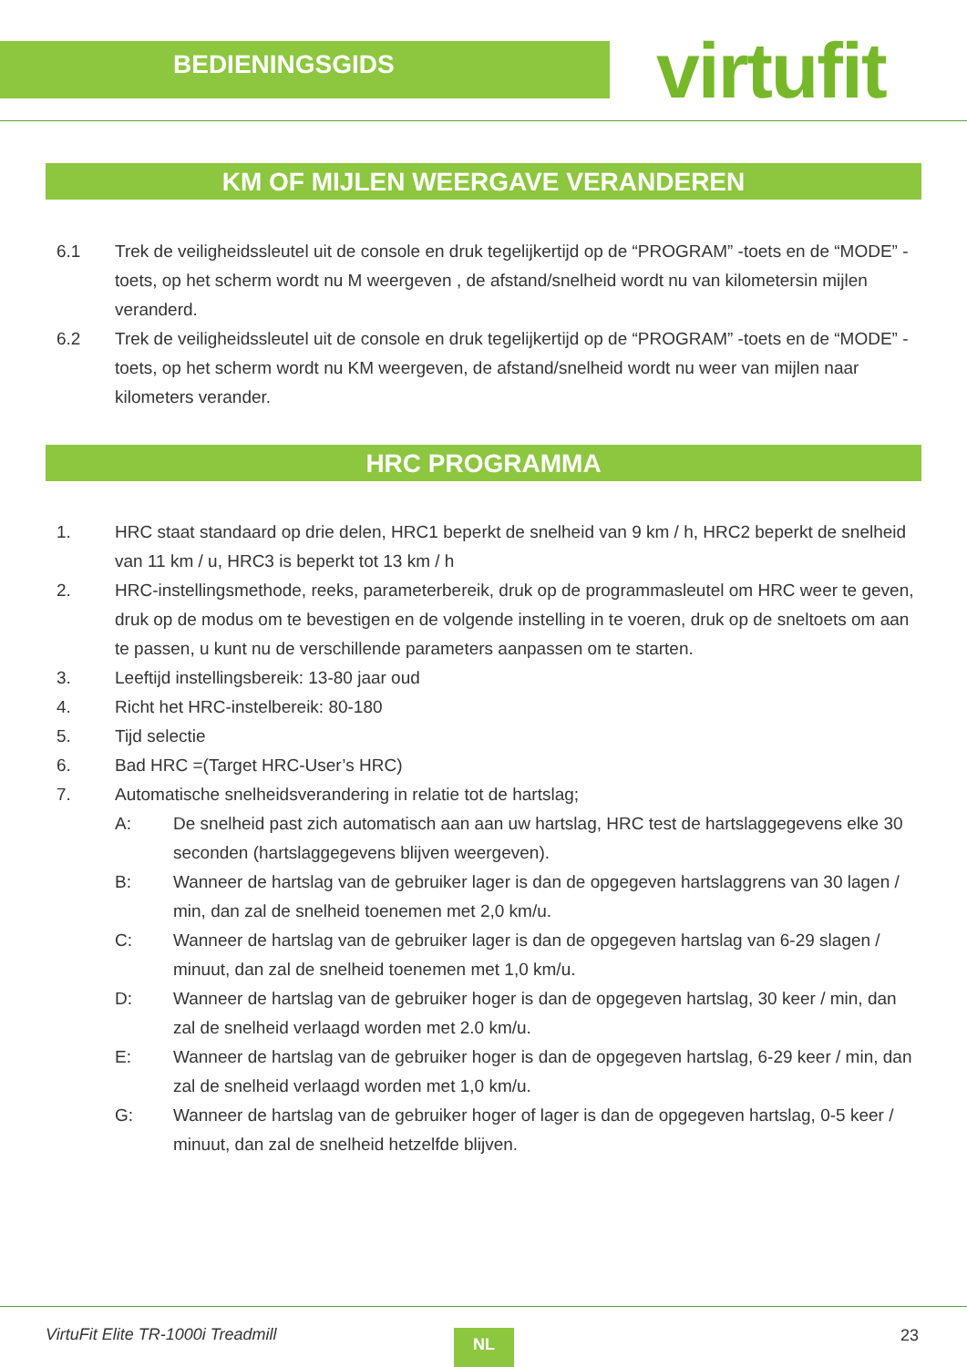BEDIENINGSGIDS virtufit
KM OF MIJLEN WEERGAVE VERANDEREN
6.1 Trek de veiligheidssleutel uit de console en druk tegelijkertijd op de “PROGRAM” -toets en de “MODE” -toets, op het scherm wordt nu M weergeven , de afstand/snelheid wordt nu van kilometersin mijlen veranderd.
6.2 Trek de veiligheidssleutel uit de console en druk tegelijkertijd op de “PROGRAM” -toets en de “MODE” -toets, op het scherm wordt nu KM weergeven, de afstand/snelheid wordt nu weer van mijlen naar kilometers verander.
HRC PROGRAMMA
1. HRC staat standaard op drie delen, HRC1 beperkt de snelheid van 9 km / h, HRC2 beperkt de snelheid van 11 km / u, HRC3 is beperkt tot 13 km / h
2. HRC-instellingsmethode, reeks, parameterbereik, druk op de programmasleutel om HRC weer te geven, druk op de modus om te bevestigen en de volgende instelling in te voeren, druk op de sneltoets om aan te passen, u kunt nu de verschillende parameters aanpassen om te starten.
3. Leeftijd instellingsbereik: 13-80 jaar oud
4. Richt het HRC-instelbereik: 80-180
5. Tijd selectie
6. Bad HRC =(Target HRC-User’s HRC)
7. Automatische snelheidsverandering in relatie tot de hartslag;
A: De snelheid past zich automatisch aan aan uw hartslag, HRC test de hartslaggegevens elke 30 seconden (hartslaggegevens blijven weergeven).
B: Wanneer de hartslag van de gebruiker lager is dan de opgegeven hartslaggrens van 30 lagen / min, dan zal de snelheid toenemen met 2,0 km/u.
C: Wanneer de hartslag van de gebruiker lager is dan de opgegeven hartslag van 6-29 slagen / minuut, dan zal de snelheid toenemen met 1,0 km/u.
D: Wanneer de hartslag van de gebruiker hoger is dan de opgegeven hartslag, 30 keer / min, dan zal de snelheid verlaagd worden met 2.0 km/u.
E: Wanneer de hartslag van de gebruiker hoger is dan de opgegeven hartslag, 6-29 keer / min, dan zal de snelheid verlaagd worden met 1,0 km/u.
G: Wanneer de hartslag van de gebruiker hoger of lager is dan de opgegeven hartslag, 0-5 keer / minuut, dan zal de snelheid hetzelfde blijven.
VirtuFit Elite TR-1000i Treadmill
NL 23